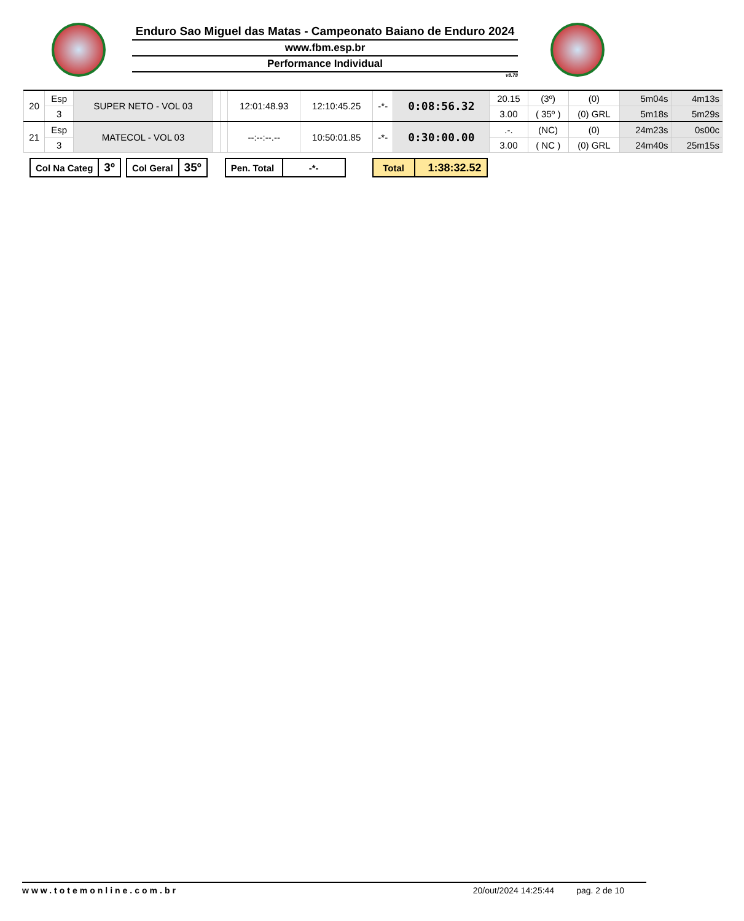Enduro Sao Miguel das Matas - Campeonato Baiano de Enduro 2024
www.fbm.esp.br
Performance Individual
v8.78
| 20 | Esp | SUPER NETO - VOL 03 | | | 12:01:48.93 | 12:10:45.25 | -*- | 0:08:56.32 | 20.15 | (3º) | (0) | 5m04s | 4m13s |
| | 3 | | | | | | | | 3.00 | ( 35º ) | (0) GRL | 5m18s | 5m29s |
| 21 | Esp | MATECOL - VOL 03 | | | --:--:--.-- | 10:50:01.85 | -*- | 0:30:00.00 | .-. | (NC) | (0) | 24m23s | 0s00c |
| | 3 | | | | | | | | 3.00 | ( NC ) | (0) GRL | 24m40s | 25m15s |
| Col Na Categ | 3º |
| Col Geral | 35º |
| Pen. Total | -*- |
| Total | 1:38:32.52 |
www.totemonline.com.br 20/out/2024 14:25:44 pag. 2 de 10